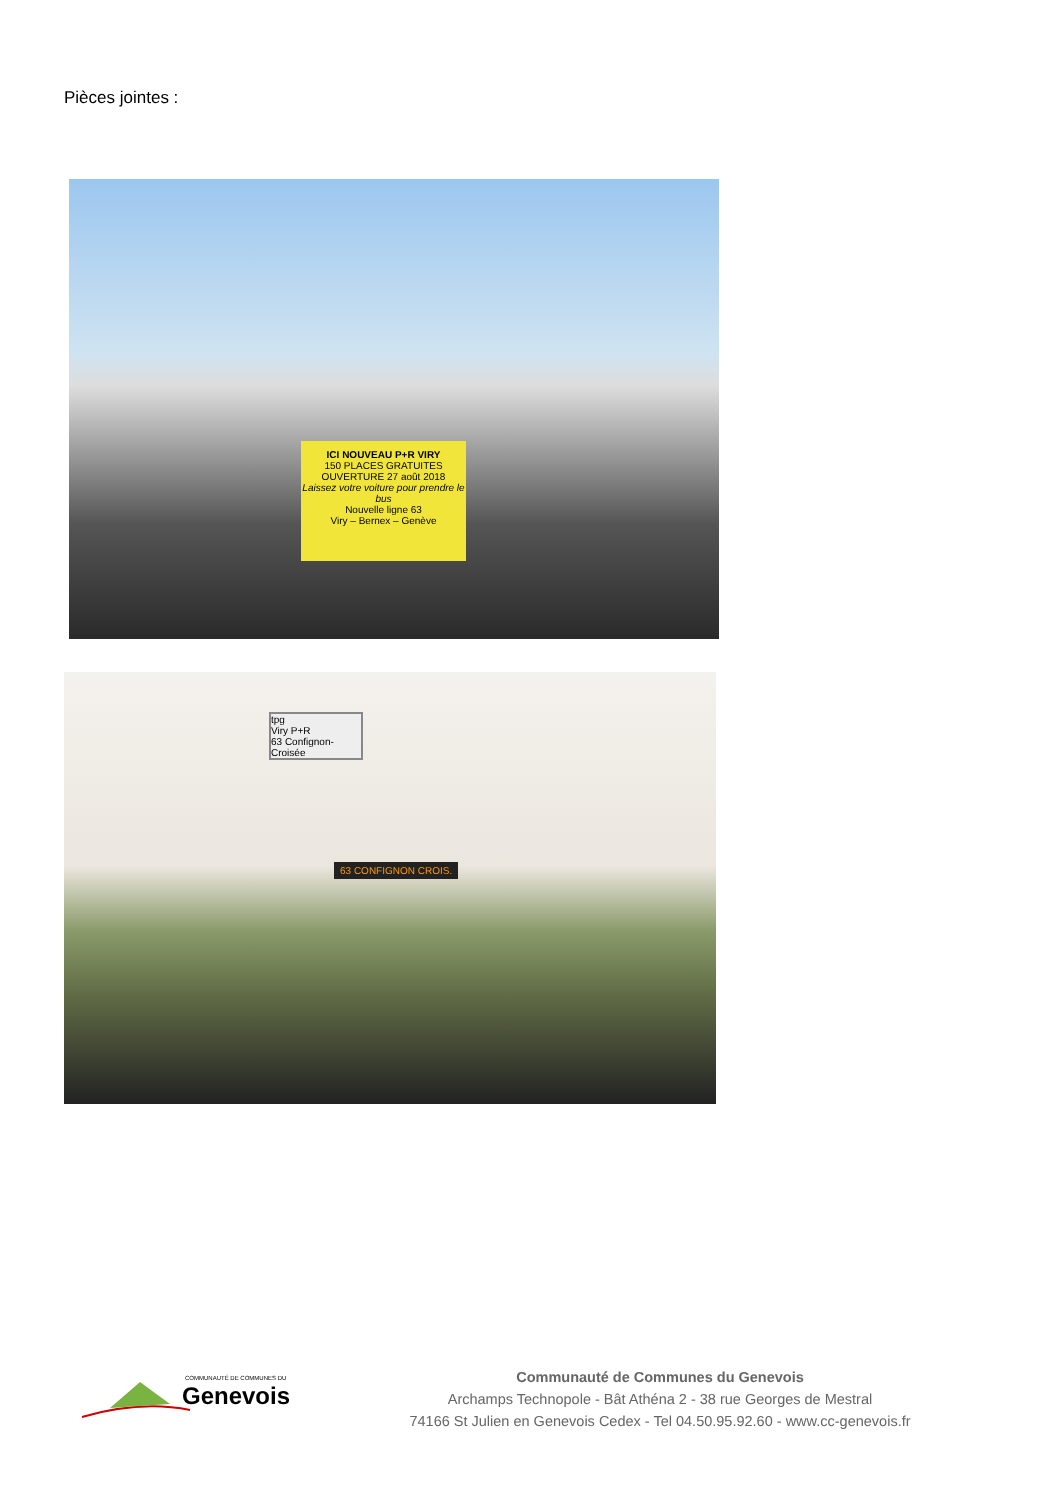Pièces jointes :
ICI NOUVEAU P+R VIRY
150 PLACES GRATUITES
OUVERTURE 27 août 2018
Laissez votre voiture pour prendre le bus
Nouvelle ligne 63
Viry – Bernex – Genève
tpg
Viry P+R
63 Confignon-Croisée
63 CONFIGNON CROIS.
COMMUNAUTÉ DE COMMUNES DU
Genevois
Communauté de Communes du Genevois
Archamps Technopole - Bât Athéna 2 - 38 rue Georges de Mestral
74166 St Julien en Genevois Cedex - Tel 04.50.95.92.60 - www.cc-genevois.fr